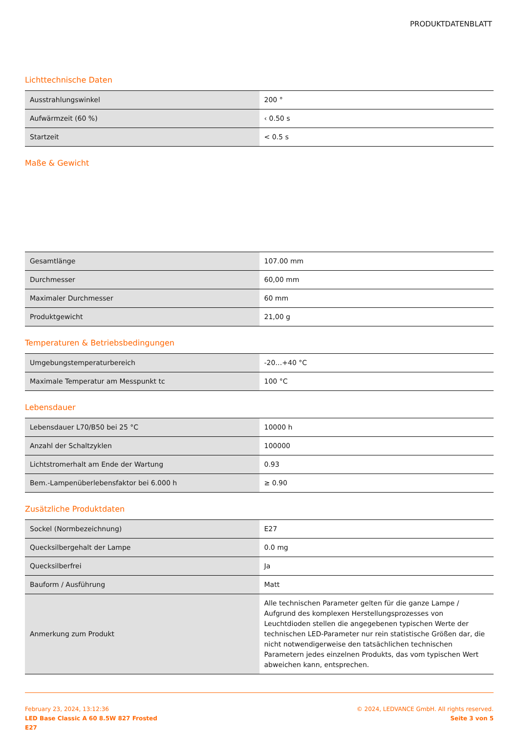PRODUKTDATENBLATT
Lichttechnische Daten
| Ausstrahlungswinkel | 200 ° |
| Aufwärmzeit (60 %) | ‹ 0.50 s |
| Startzeit | < 0.5 s |
Maße & Gewicht
| Gesamtlänge | 107.00 mm |
| Durchmesser | 60,00 mm |
| Maximaler Durchmesser | 60 mm |
| Produktgewicht | 21,00 g |
Temperaturen & Betriebsbedingungen
| Umgebungstemperaturbereich | -20…+40 °C |
| Maximale Temperatur am Messpunkt tc | 100 °C |
Lebensdauer
| Lebensdauer L70/B50 bei 25 °C | 10000 h |
| Anzahl der Schaltzyklen | 100000 |
| Lichtstromerhalt am Ende der Wartung | 0.93 |
| Bem.-Lampenüberlebensfaktor bei 6.000 h | ≥ 0.90 |
Zusätzliche Produktdaten
| Sockel (Normbezeichnung) | E27 |
| Quecksilbergehalt der Lampe | 0.0 mg |
| Quecksilberfrei | Ja |
| Bauform / Ausführung | Matt |
| Anmerkung zum Produkt | Alle technischen Parameter gelten für die ganze Lampe / Aufgrund des komplexen Herstellungsprozesses von Leuchtdioden stellen die angegebenen typischen Werte der technischen LED-Parameter nur rein statistische Größen dar, die nicht notwendigerweise den tatsächlichen technischen Parametern jedes einzelnen Produkts, das vom typischen Wert abweichen kann, entsprechen. |
February 23, 2024, 13:12:36
LED Base Classic A 60 8.5W 827 Frosted
E27
© 2024, LEDVANCE GmbH. All rights reserved.
Seite 3 von 5